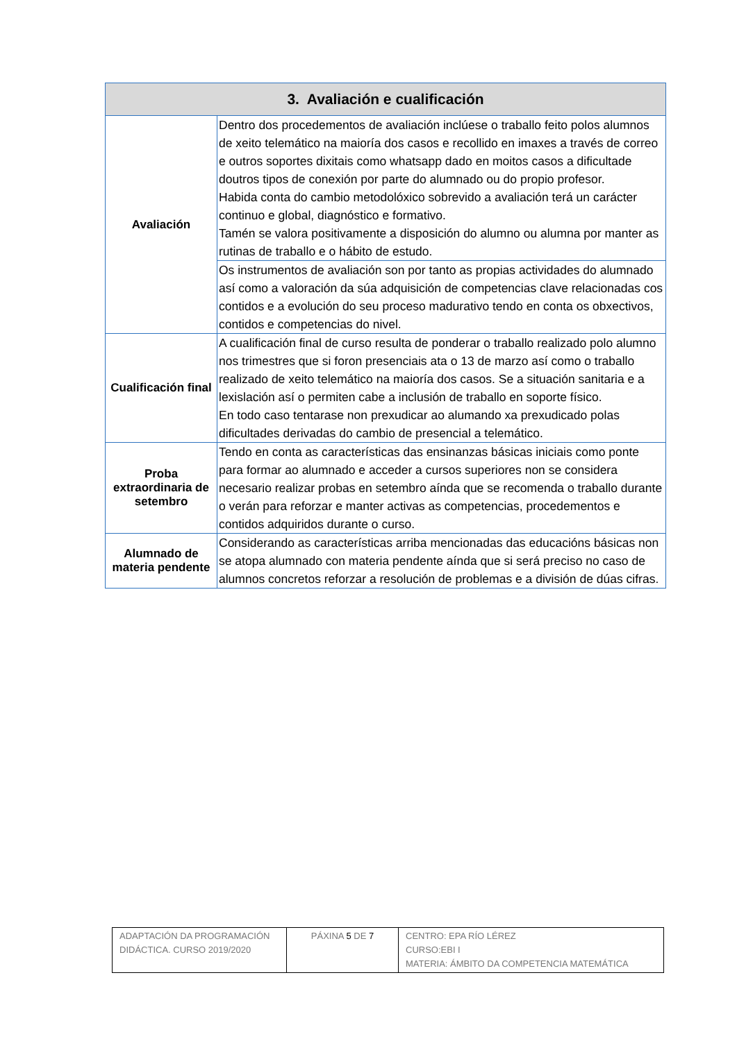| 3. Avaliación e cualificación | |
| --- | --- |
| Avaliación | Dentro dos procedementos de avaliación inclúese o traballo feito polos alumnos de xeito telemático na maioría dos casos e recollido en imaxes a través de correo e outros soportes dixitais como whatsapp dado en moitos casos a dificultade doutros tipos de conexión por parte do alumnado ou do propio profesor. Habida conta do cambio metodolóxico sobrevido a avaliación terá un carácter continuo e global, diagnóstico e formativo. Tamén se valora positivamente a disposición do alumno ou alumna por manter as rutinas de traballo e o hábito de estudo. |
| | Os instrumentos de avaliación son por tanto as propias actividades do alumnado así como a valoración da súa adquisición de competencias clave relacionadas cos contidos e a evolución do seu proceso madurativo tendo en conta os obxectivos, contidos e competencias do nivel. |
| Cualificación final | A cualificación final de curso resulta de ponderar o traballo realizado polo alumno nos trimestres que si foron presenciais ata o 13 de marzo así como o traballo realizado de xeito telemático na maioría dos casos. Se a situación sanitaria e a lexislación así o permiten cabe a inclusión de traballo en soporte físico. En todo caso tentarase non prexudicar ao alumando xa prexudicado polas dificultades derivadas do cambio de presencial a telemático. |
| Proba extraordinaria de setembro | Tendo en conta as características das ensinanzas básicas iniciais como ponte para formar ao alumnado e acceder a cursos superiores non se considera necesario realizar probas en setembro aínda que se recomenda o traballo durante o verán para reforzar e manter activas as competencias, procedementos e contidos adquiridos durante o curso. |
| Alumnado de materia pendente | Considerando as características arriba mencionadas das educacións básicas non se atopa alumnado con materia pendente aínda que si será preciso no caso de alumnos concretos reforzar a resolución de problemas e a división de dúas cifras. |
| ADAPTACIÓN DA PROGRAMACIÓN DIDÁCTICA. CURSO 2019/2020 | PÁXINA 5 DE 7 | CENTRO: EPA RÍO LÉREZ CURSO:EBI I MATERIA: ÁMBITO DA COMPETENCIA MATEMÁTICA |